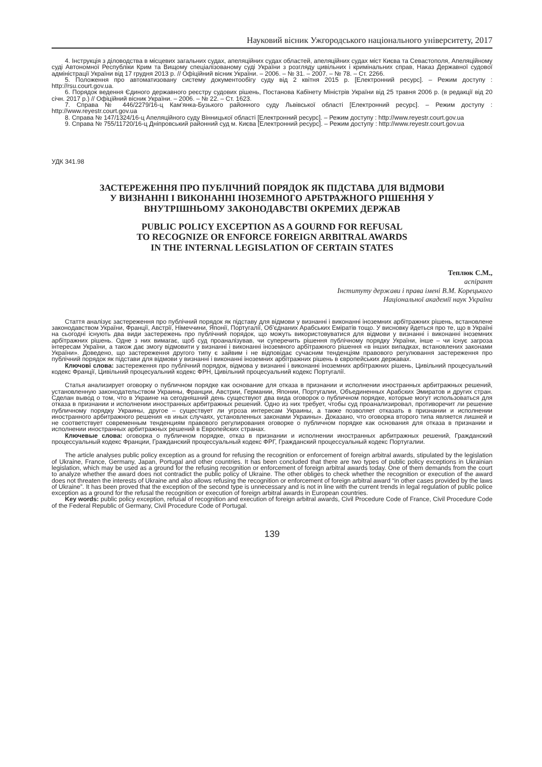Науковий вісник Ужгородського національного університету, 2017
4. Інструкція з діловодства в місцевих загальних судах, апеляційних судах областей, апеляційних судах міст Києва та Севастополя, Апеляційному суді Автономної Республіки Крим та Вищому спеціалізованому суді України з розгляду цивільних і кримінальних справ, Наказ Державної судової адміністрації України від 17 грудня 2013 р. // Офіційний вісник України. – 2006. – № 31. – 2007. – № 78. – Ст. 2266.
5. Положення про автоматизовану систему документообігу суду від 2 квітня 2015 р. [Електронний ресурс]. – Режим доступу : http://rsu.court.gov.ua.
6. Порядок ведення Єдиного державного реєстру судових рішень, Постанова Кабінету Міністрів України від 25 травня 2006 р. (в редакції від 20 січн. 2017 р.) // Офіційний вісник України. – 2006. – № 22. – Ст. 1623.
7. Справа № 446/2279/16-ц Кам’янка-Бузького районного суду Львівської області [Електронний ресурс]. – Режим доступу : http://www.reyestr.court.gov.ua
8. Справа № 147/1324/16-ц Апеляційного суду Вінницької області [Електронний ресурс]. – Режим доступу : http://www.reyestr.court.gov.ua
9. Справа № 755/11720/16-ц Дніпровський районний суд м. Києва [Електронний ресурс]. – Режим доступу : http://www.reyestr.court.gov.ua
УДК 341.98
ЗАСТЕРЕЖЕННЯ ПРО ПУБЛІЧНИЙ ПОРЯДОК ЯК ПІДСТАВА ДЛЯ ВІДМОВИ
У ВИЗНАННІ І ВИКОНАННІ ІНОЗЕМНОГО АРБТРАЖНОГО РІШЕННЯ У
ВНУТРІШНЬОМУ ЗАКОНОДАВСТВІ ОКРЕМИХ ДЕРЖАВ
PUBLIC POLICY EXCEPTION AS A GOURND FOR REFUSAL
TO RECOGNIZE OR ENFORCE FOREIGN ARBITRAL AWARDS
IN THE INTERNAL LEGISLATION OF CERTAIN STATES
Теплюк С.М.,
аспірант
Інституту держави і права імені В.М. Корецького
Національної академії наук України
Стаття аналізує застереження про публічний порядок як підставу для відмови у визнанні і виконанні іноземних арбітражних рішень, встановлене законодавством України, Франції, Австрії, Німеччини, Японії, Португалії, Об’єднаних Арабських Еміратів тощо. У висновку йдеться про те, що в Україні на сьогодні існують два види застережень про публічний порядок, що можуть використовуватися для відмови у визнанні і виконанні іноземних арбітражних рішень. Одне з них вимагає, щоб суд проаналізував, чи суперечить рішення публічному порядку України, інше – чи існує загроза інтересам України, а також дає змогу відмовити у визнанні і виконанні іноземного арбітражного рішення «в інших випадках, встановлених законами України». Доведено, що застереження другого типу є зайвим і не відповідає сучасним тенденціям правового регулювання застереження про публічний порядок як підстави для відмови у визнанні і виконанні іноземних арбітражних рішень в європейських державах.
Ключові слова: застереження про публічний порядок, відмова у визнанні і виконанні іноземних арбітражних рішень, Цивільний процесуальний кодекс Франції, Цивільний процесуальний кодекс ФРН, Цивільний процесуальний кодекс Португалії.
Статья анализирует оговорку о публичном порядке как основание для отказа в признании и исполнении иностранных арбитражных решений, установленную законодательством Украины, Франции, Австрии, Германии, Японии, Португалии, Объединенных Арабских Эмиратов и других стран. Сделан вывод о том, что в Украине на сегодняшний день существуют два вида оговорок о публичном порядке, которые могут использоваться для отказа в признании и исполнении иностранных арбитражных решений. Одно из них требует, чтобы суд проанализировал, противоречит ли решение публичному порядку Украины, другое – существует ли угроза интересам Украины, а также позволяет отказать в признании и исполнении иностранного арбитражного решения «в иных случаях, установленных законами Украины». Доказано, что оговорка второго типа является лишней и не соответствует современным тенденциям правового регулирования оговорке о публичном порядке как основания для отказа в признании и исполнении иностранных арбитражных решений в Европейских странах.
Ключевые слова: оговорка о публичном порядке, отказ в признании и исполнении иностранных арбитражных решений, Гражданский процессуальный кодекс Франции, Гражданский процессуальный кодекс ФРГ, Гражданский процессуальный кодекс Португалии.
The article analyses public policy exception as a ground for refusing the recognition or enforcement of foreign arbitral awards, stipulated by the legislation of Ukraine, France, Germany, Japan, Portugal and other countries. It has been concluded that there are two types of public policy exceptions in Ukrainian legislation, which may be used as a ground for the refusing recognition or enforcement of foreign arbitral awards today. One of them demands from the court to analyze whether the award does not contradict the public policy of Ukraine. The other obliges to check whether the recognition or execution of the award does not threaten the interests of Ukraine and also allows refusing the recognition or enforcement of foreign arbitral award “in other cases provided by the laws of Ukraine”. It has been proved that the exception of the second type is unnecessary and is not in line with the current trends in legal regulation of public police exception as a ground for the refusal the recognition or execution of foreign arbitral awards in European countries.
Key words: public policy exception, refusal of recognition and execution of foreign arbitral awards, Civil Procedure Code of France, Civil Procedure Code of the Federal Republic of Germany, Civil Procedure Code of Portugal.
139